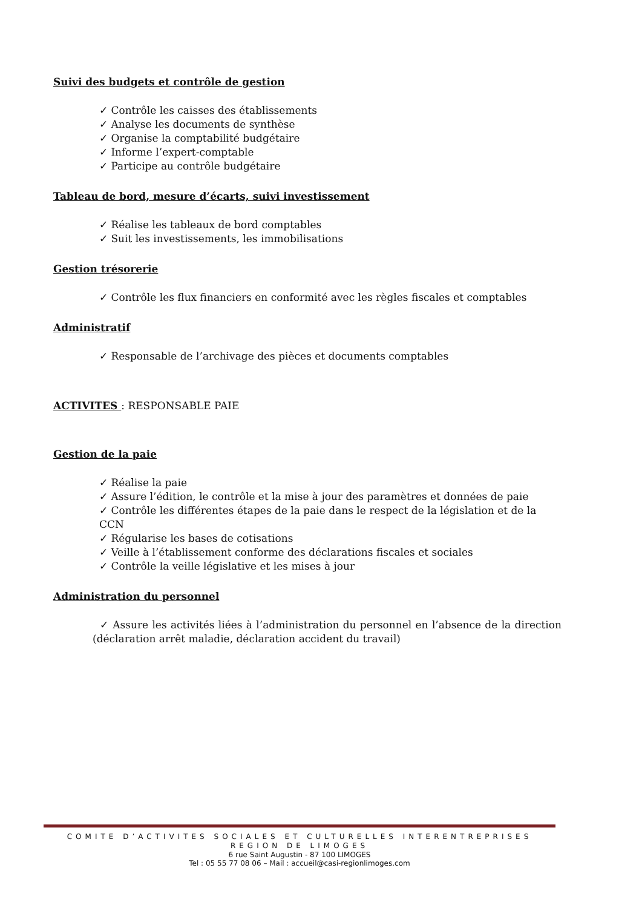Suivi des budgets et contrôle de gestion
✓ Contrôle les caisses des établissements
✓ Analyse les documents de synthèse
✓ Organise la comptabilité budgétaire
✓ Informe l’expert-comptable
✓ Participe au contrôle budgétaire
Tableau de bord, mesure d’écarts, suivi investissement
✓ Réalise les tableaux de bord comptables
✓ Suit les investissements, les immobilisations
Gestion trésorerie
✓ Contrôle les flux financiers en conformité avec les règles fiscales et comptables
Administratif
✓ Responsable de l’archivage des pièces et documents comptables
ACTIVITES : RESPONSABLE PAIE
Gestion de la paie
✓ Réalise la paie
✓ Assure l’édition, le contrôle et la mise à jour des paramètres et données de paie
✓ Contrôle les différentes étapes de la paie dans le respect de la législation et de la CCN
✓ Régularise les bases de cotisations
✓ Veille à l’établissement conforme des déclarations fiscales et sociales
✓ Contrôle la veille législative et les mises à jour
Administration du personnel
✓ Assure les activités liées à l’administration du personnel en l’absence de la direction (déclaration arrêt maladie, déclaration accident du travail)
COMITE D’ACTIVITES SOCIALES ET CULTURELLES INTERENTREPRISES
REGION DE LIMOGES
6 rue Saint Augustin - 87 100 LIMOGES
Tel : 05 55 77 08 06 – Mail : accueil@casi-regionlimoges.com